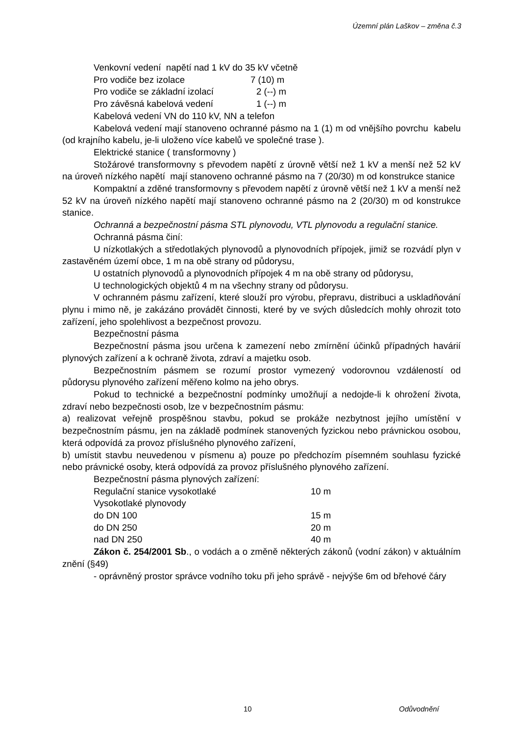Územní plán Laškov – změna č.3
Venkovní vedení napětí nad 1 kV do 35 kV včetně
Pro vodiče bez izolace 7 (10) m
Pro vodiče se základní izolací 2 (--) m
Pro závěsná kabelová vedení 1 (--) m
Kabelová vedení VN do 110 kV, NN a telefon
Kabelová vedení mají stanoveno ochranné pásmo na 1 (1) m od vnějšího povrchu kabelu (od krajního kabelu, je-li uloženo více kabelů ve společné trase ).
Elektrické stanice ( transformovny )
Stožárové transformovny s převodem napětí z úrovně větší než 1 kV a menší než 52 kV na úroveň nízkého napětí mají stanoveno ochranné pásmo na 7 (20/30) m od konstrukce stanice
Kompaktní a zděné transformovny s převodem napětí z úrovně větší než 1 kV a menší než 52 kV na úroveň nízkého napětí mají stanoveno ochranné pásmo na 2 (20/30) m od konstrukce stanice.
Ochranná a bezpečnostní pásma STL plynovodu, VTL plynovodu a regulační stanice.
Ochranná pásma činí:
U nízkotlakých a středotlakých plynovodů a plynovodních přípojek, jimiž se rozvádí plyn v zastavěném území obce, 1 m na obě strany od půdorysu,
U ostatních plynovodů a plynovodních přípojek 4 m na obě strany od půdorysu,
U technologických objektů 4 m na všechny strany od půdorysu.
V ochranném pásmu zařízení, které slouží pro výrobu, přepravu, distribuci a uskladňování plynu i mimo ně, je zakázáno provádět činnosti, které by ve svých důsledcích mohly ohrozit toto zařízení, jeho spolehlivost a bezpečnost provozu.
Bezpečnostní pásma
Bezpečnostní pásma jsou určena k zamezení nebo zmírnění účinků případných havárií plynových zařízení a k ochraně života, zdraví a majetku osob.
Bezpečnostním pásmem se rozumí prostor vymezený vodorovnou vzdáleností od půdorysu plynového zařízení měřeno kolmo na jeho obrys.
Pokud to technické a bezpečnostní podmínky umožňují a nedojde-li k ohrožení života, zdraví nebo bezpečnosti osob, lze v bezpečnostním pásmu:
a) realizovat veřejně prospěšnou stavbu, pokud se prokáže nezbytnost jejího umístění v bezpečnostním pásmu, jen na základě podmínek stanovených fyzickou nebo právnickou osobou, která odpovídá za provoz příslušného plynového zařízení,
b) umístit stavbu neuvedenou v písmenu a) pouze po předchozím písemném souhlasu fyzické nebo právnické osoby, která odpovídá za provoz příslušného plynového zařízení.
Bezpečnostní pásma plynových zařízení:
Regulační stanice vysokotlaké 10 m
Vysokotlaké plynovody
do DN 100 15 m
do DN 250 20 m
nad DN 250 40 m
Zákon č. 254/2001 Sb., o vodách a o změně některých zákonů (vodní zákon) v aktuálním znění (§49)
- oprávněný prostor správce vodního toku při jeho správě - nejvýše 6m od břehové čáry
10 Odůvodnění